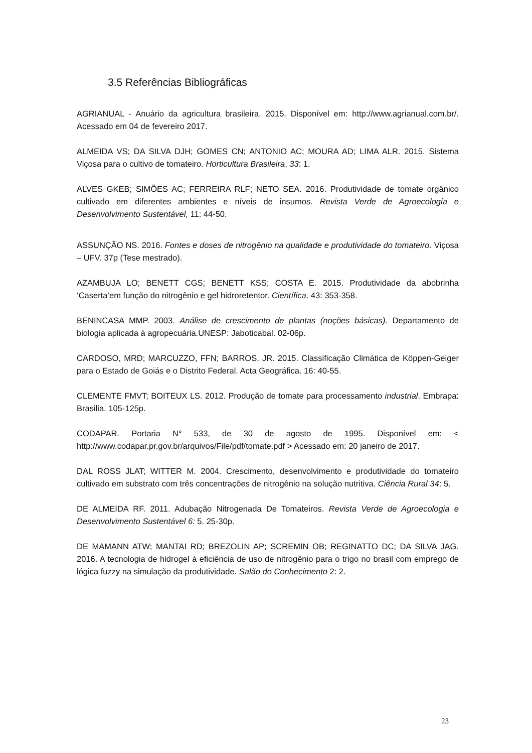3.5 Referências Bibliográficas
AGRIANUAL - Anuário da agricultura brasileira. 2015. Disponível em: http://www.agrianual.com.br/. Acessado em 04 de fevereiro 2017.
ALMEIDA VS; DA SILVA DJH; GOMES CN; ANTONIO AC; MOURA AD; LIMA ALR. 2015. Sistema Viçosa para o cultivo de tomateiro. Horticultura Brasileira, 33: 1.
ALVES GKEB; SIMÕES AC; FERREIRA RLF; NETO SEA. 2016. Produtividade de tomate orgânico cultivado em diferentes ambientes e níveis de insumos. Revista Verde de Agroecologia e Desenvolvimento Sustentável, 11: 44-50.
ASSUNÇÃO NS. 2016. Fontes e doses de nitrogênio na qualidade e produtividade do tomateiro. Viçosa – UFV. 37p (Tese mestrado).
AZAMBUJA LO; BENETT CGS; BENETT KSS; COSTA E. 2015. Produtividade da abobrinha ‘Caserta’em função do nitrogênio e gel hidroretentor. Científica. 43: 353-358.
BENINCASA MMP. 2003. Análise de crescimento de plantas (noções básicas). Departamento de biologia aplicada à agropecuária.UNESP: Jaboticabal. 02-06p.
CARDOSO, MRD; MARCUZZO, FFN; BARROS, JR. 2015. Classificação Climática de Köppen-Geiger para o Estado de Goiás e o Distrito Federal. Acta Geográfica. 16: 40-55.
CLEMENTE FMVT; BOITEUX LS. 2012. Produção de tomate para processamento industrial. Embrapa: Brasilia. 105-125p.
CODAPAR. Portaria N° 533, de 30 de agosto de 1995. Disponível em: < http://www.codapar.pr.gov.br/arquivos/File/pdf/tomate.pdf > Acessado em: 20 janeiro de 2017.
DAL ROSS JLAT; WITTER M. 2004. Crescimento, desenvolvimento e produtividade do tomateiro cultivado em substrato com três concentrações de nitrogênio na solução nutritiva. Ciência Rural 34: 5.
DE ALMEIDA RF. 2011. Adubação Nitrogenada De Tomateiros. Revista Verde de Agroecologia e Desenvolvimento Sustentável 6: 5. 25-30p.
DE MAMANN ATW; MANTAI RD; BREZOLIN AP; SCREMIN OB; REGINATTO DC; DA SILVA JAG. 2016. A tecnologia de hidrogel à eficiência de uso de nitrogênio para o trigo no brasil com emprego de lógica fuzzy na simulação da produtividade. Salão do Conhecimento 2: 2.
23